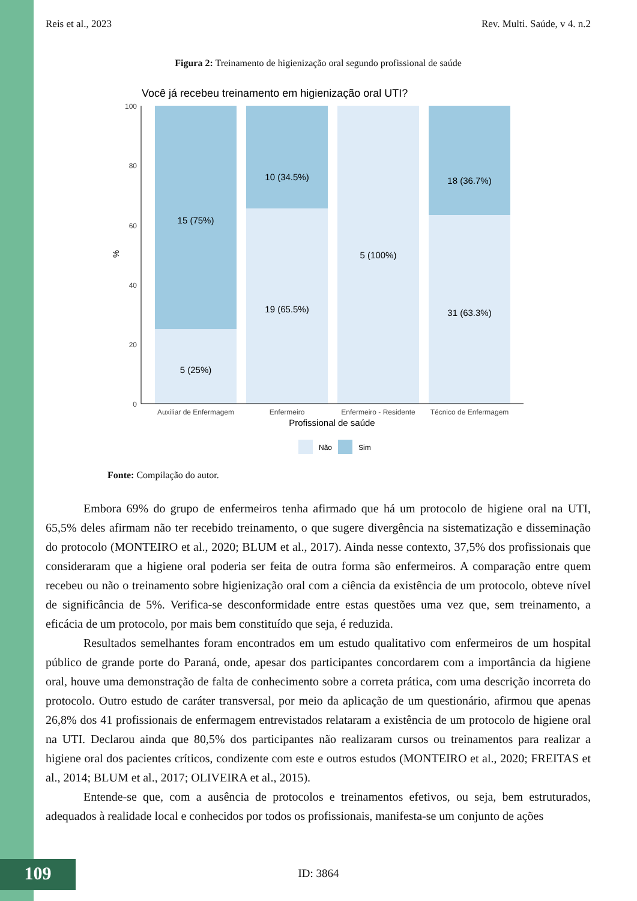Reis et al., 2023 Rev. Multi. Saúde, v 4. n.2
Figura 2: Treinamento de higienização oral segundo profissional de saúde
Você já recebeu treinamento em higienização oral UTI?
100
80
60
40
20
0
%
15 (75%)
5 (25%)
10 (34.5%)
19 (65.5%)
5 (100%)
18 (36.7%)
31 (63.3%)
Auxiliar de Enfermagem
Enfermeiro
Enfermeiro - Residente
Técnico de Enfermagem
Profissional de saúde
Não
Sim
Fonte: Compilação do autor.
Embora 69% do grupo de enfermeiros tenha afirmado que há um protocolo de higiene oral na UTI, 65,5% deles afirmam não ter recebido treinamento, o que sugere divergência na sistematização e disseminação do protocolo (MONTEIRO et al., 2020; BLUM et al., 2017). Ainda nesse contexto, 37,5% dos profissionais que consideraram que a higiene oral poderia ser feita de outra forma são enfermeiros. A comparação entre quem recebeu ou não o treinamento sobre higienização oral com a ciência da existência de um protocolo, obteve nível de significância de 5%. Verifica-se desconformidade entre estas questões uma vez que, sem treinamento, a eficácia de um protocolo, por mais bem constituído que seja, é reduzida.
Resultados semelhantes foram encontrados em um estudo qualitativo com enfermeiros de um hospital público de grande porte do Paraná, onde, apesar dos participantes concordarem com a importância da higiene oral, houve uma demonstração de falta de conhecimento sobre a correta prática, com uma descrição incorreta do protocolo. Outro estudo de caráter transversal, por meio da aplicação de um questionário, afirmou que apenas 26,8% dos 41 profissionais de enfermagem entrevistados relataram a existência de um protocolo de higiene oral na UTI. Declarou ainda que 80,5% dos participantes não realizaram cursos ou treinamentos para realizar a higiene oral dos pacientes críticos, condizente com este e outros estudos (MONTEIRO et al., 2020; FREITAS et al., 2014; BLUM et al., 2017; OLIVEIRA et al., 2015).
Entende-se que, com a ausência de protocolos e treinamentos efetivos, ou seja, bem estruturados, adequados à realidade local e conhecidos por todos os profissionais, manifesta-se um conjunto de ações
109
ID: 3864